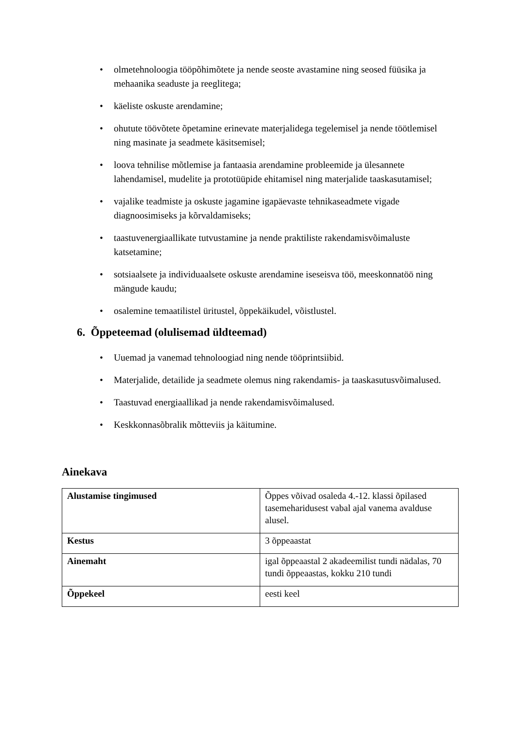• olmetehnoloogia tööpõhimõtete ja nende seoste avastamine ning seosed füüsika ja mehaanika seaduste ja reeglitega;
• käeliste oskuste arendamine;
• ohutute töövõtete õpetamine erinevate materjalidega tegelemisel ja nende töötlemisel ning masinate ja seadmete käsitsemisel;
• loova tehnilise mõtlemise ja fantaasia arendamine probleemide ja ülesannete lahendamisel, mudelite ja prototüüpide ehitamisel ning materjalide taaskasutamisel;
• vajalike teadmiste ja oskuste jagamine igapäevaste tehnikaseadmete vigade diagnoosimiseks ja kõrvaldamiseks;
• taastuvenergiaallikate tutvustamine ja nende praktiliste rakendamisvõimaluste katsetamine;
• sotsiaalsete ja individuaalsete oskuste arendamine iseseisva töö, meeskonnatöö ning mängude kaudu;
• osalemine temaatilistel üritustel, õppekäikudel, võistlustel.
6. Õppeteemad (olulisemad üldteemad)
• Uuemad ja vanemad tehnoloogiad ning nende tööprintsiibid.
• Materjalide, detailide ja seadmete olemus ning rakendamis- ja taaskasutusvõimalused.
• Taastuvad energiaallikad ja nende rakendamisvõimalused.
• Keskkonnasõbralik mõtteviis ja käitumine.
Ainekava
| Alustamise tingimused | Õppes võivad osaleda 4.-12. klassi õpilased tasemeharidusest vabal ajal vanema avalduse alusel. |
| Kestus | 3 õppeaastat |
| Ainemaht | igal õppeaastal 2 akadeemilist tundi nädalas, 70 tundi õppeaastas, kokku 210 tundi |
| Õppekeel | eesti keel |